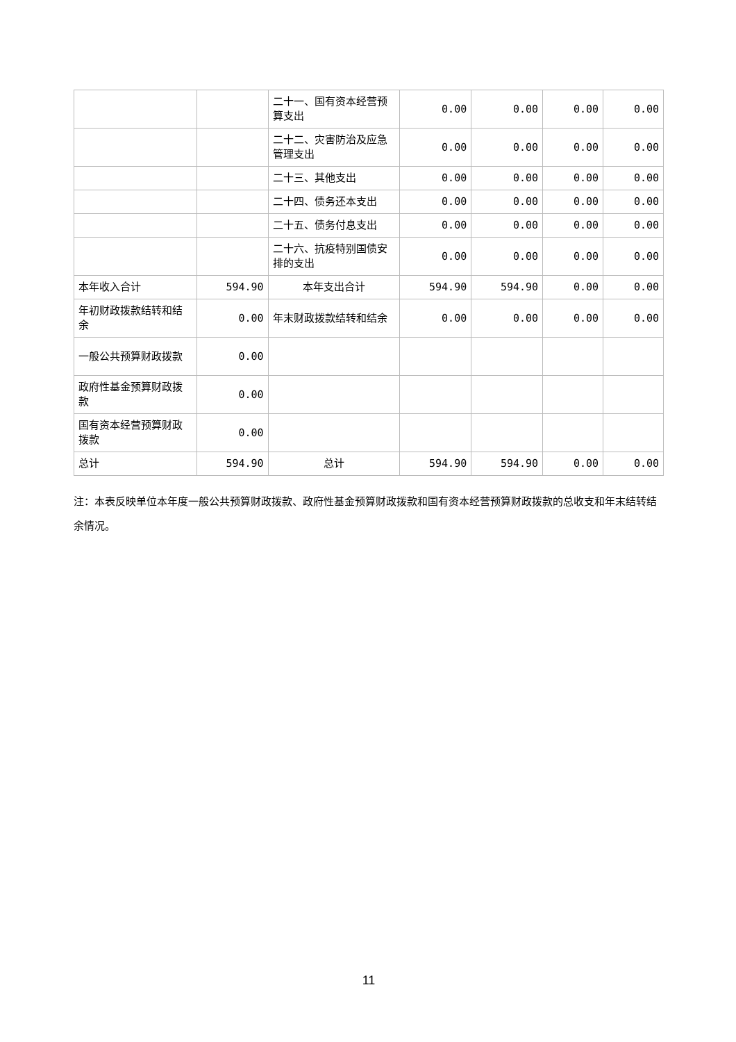| | | 二十一、国有资本经营预算支出 | 0.00 | 0.00 | 0.00 | 0.00 |
| | | 二十二、灾害防治及应急管理支出 | 0.00 | 0.00 | 0.00 | 0.00 |
| | | 二十三、其他支出 | 0.00 | 0.00 | 0.00 | 0.00 |
| | | 二十四、债务还本支出 | 0.00 | 0.00 | 0.00 | 0.00 |
| | | 二十五、债务付息支出 | 0.00 | 0.00 | 0.00 | 0.00 |
| | | 二十六、抗疫特别国债安排的支出 | 0.00 | 0.00 | 0.00 | 0.00 |
| 本年收入合计 | 594.90 | 本年支出合计 | 594.90 | 594.90 | 0.00 | 0.00 |
| 年初财政拨款结转和结余 | 0.00 | 年末财政拨款结转和结余 | 0.00 | 0.00 | 0.00 | 0.00 |
| 一般公共预算财政拨款 | 0.00 | | | | | |
| 政府性基金预算财政拨款 | 0.00 | | | | | |
| 国有资本经营预算财政拨款 | 0.00 | | | | | |
| 总计 | 594.90 | 总计 | 594.90 | 594.90 | 0.00 | 0.00 |
注：本表反映单位本年度一般公共预算财政拨款、政府性基金预算财政拨款和国有资本经营预算财政拨款的总收支和年末结转结余情况。
11